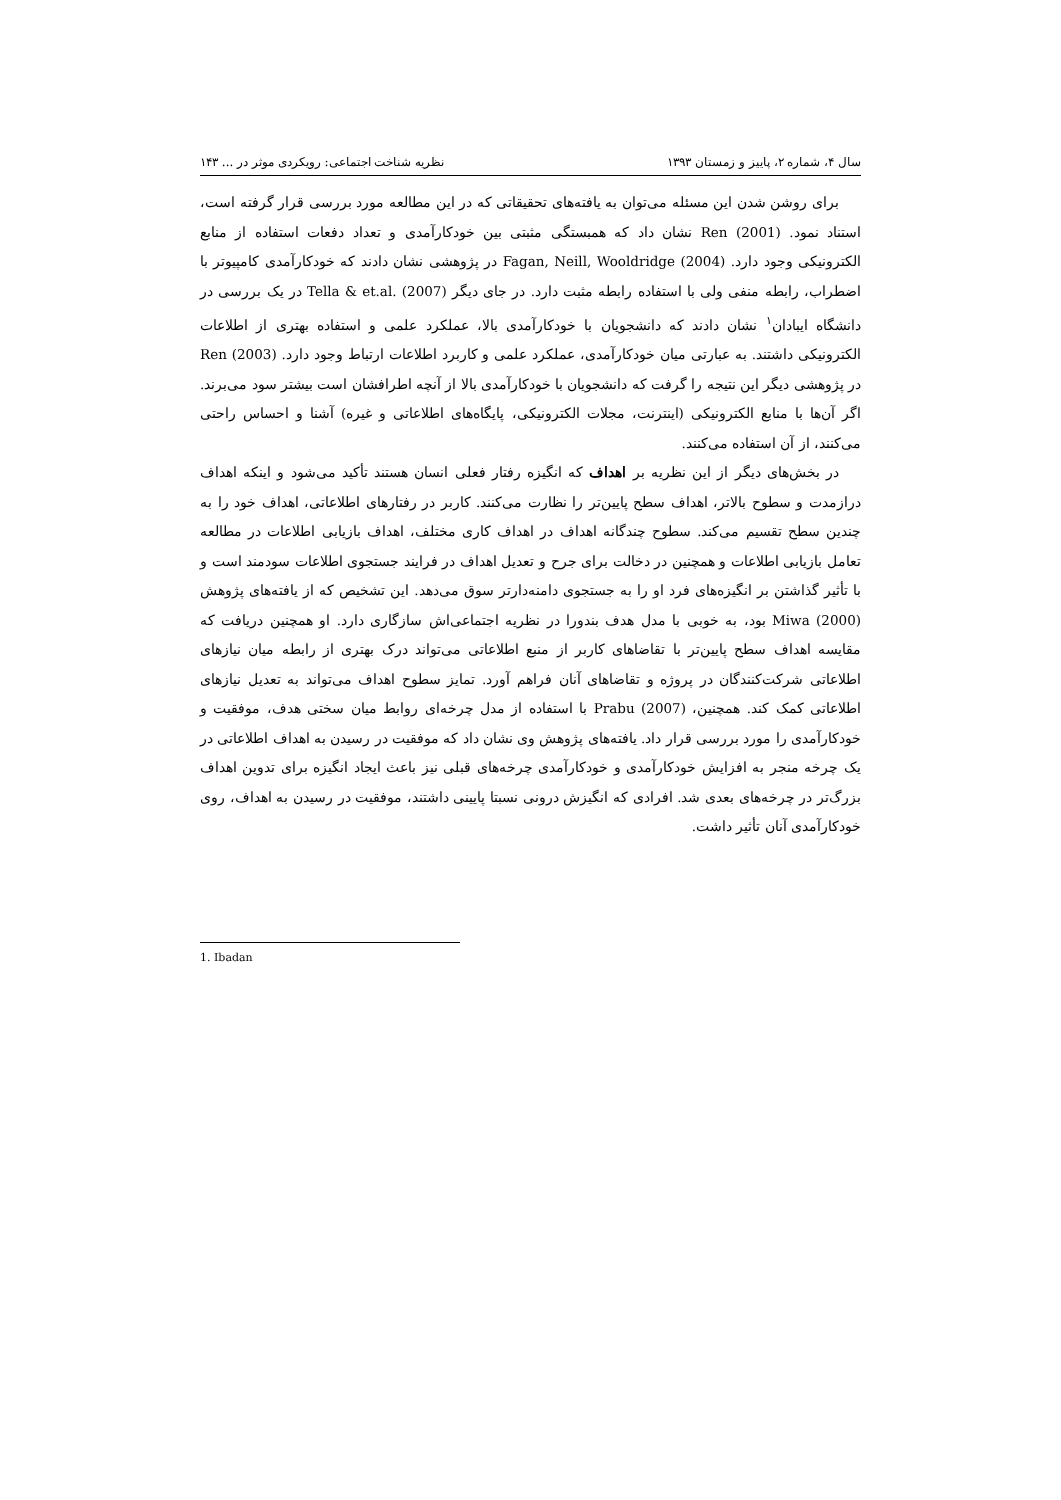سال ۴، شماره ۲، پاییز و زمستان ۱۳۹۳ نظریه شناخت اجتماعی: رویکردی موثر در ... ۱۴۳
برای روشن شدن این مسئله می‌توان به یافته‌های تحقیقاتی که در این مطالعه مورد بررسی قرار گرفته است، استناد نمود. Ren (2001) نشان داد که همبستگی مثبتی بین خودکارآمدی و تعداد دفعات استفاده از منابع الکترونیکی وجود دارد. Fagan, Neill, Wooldridge (2004) در پژوهشی نشان دادند که خودکارآمدی کامپیوتر با اضطراب، رابطه منفی ولی با استفاده رابطه مثبت دارد. در جای دیگر Tella & et.al. (2007) در یک بررسی در دانشگاه ایبادان<sup>۱</sup> نشان دادند که دانشجویان با خودکارآمدی بالا، عملکرد علمی و استفاده بهتری از اطلاعات الکترونیکی داشتند. به عبارتی میان خودکارآمدی، عملکرد علمی و کاربرد اطلاعات ارتباط وجود دارد. Ren (2003) در پژوهشی دیگر این نتیجه را گرفت که دانشجویان با خودکارآمدی بالا از آنچه اطرافشان است بیشتر سود می‌برند. اگر آن‌ها با منابع الکترونیکی (اینترنت، مجلات الکترونیکی، پایگاه‌های اطلاعاتی و غیره) آشنا و احساس راحتی می‌کنند، از آن استفاده می‌کنند.
در بخش‌های دیگر از این نظریه بر اهداف که انگیزه رفتار فعلی انسان هستند تأکید می‌شود و اینکه اهداف درازمدت و سطوح بالاتر، اهداف سطح پایین‌تر را نظارت می‌کنند. کاربر در رفتارهای اطلاعاتی، اهداف خود را به چندین سطح تقسیم می‌کند. سطوح چندگانه اهداف در اهداف کاری مختلف، اهداف بازیابی اطلاعات در مطالعه تعامل بازیابی اطلاعات و همچنین در دخالت برای جرح و تعدیل اهداف در فرایند جستجوی اطلاعات سودمند است و با تأثیر گذاشتن بر انگیزه‌های فرد او را به جستجوی دامنه‌دارتر سوق می‌دهد. این تشخیص که از یافته‌های پژوهش Miwa (2000) بود، به خوبی با مدل هدف بندورا در نظریه اجتماعی‌اش سازگاری دارد. او همچنین دریافت که مقایسه اهداف سطح پایین‌تر با تقاضاهای کاربر از منبع اطلاعاتی می‌تواند درک بهتری از رابطه میان نیازهای اطلاعاتی شرکت‌کنندگان در پروژه و تقاضاهای آنان فراهم آورد. تمایز سطوح اهداف می‌تواند به تعدیل نیازهای اطلاعاتی کمک کند. همچنین، Prabu (2007) با استفاده از مدل چرخه‌ای روابط میان سختی هدف، موفقیت و خودکارآمدی را مورد بررسی قرار داد. یافته‌های پژوهش وی نشان داد که موفقیت در رسیدن به اهداف اطلاعاتی در یک چرخه منجر به افزایش خودکارآمدی و خودکارآمدی چرخه‌های قبلی نیز باعث ایجاد انگیزه برای تدوین اهداف بزرگ‌تر در چرخه‌های بعدی شد. افرادی که انگیزش درونی نسبتا پایینی داشتند، موفقیت در رسیدن به اهداف، روی خودکارآمدی آنان تأثیر داشت.
1. Ibadan